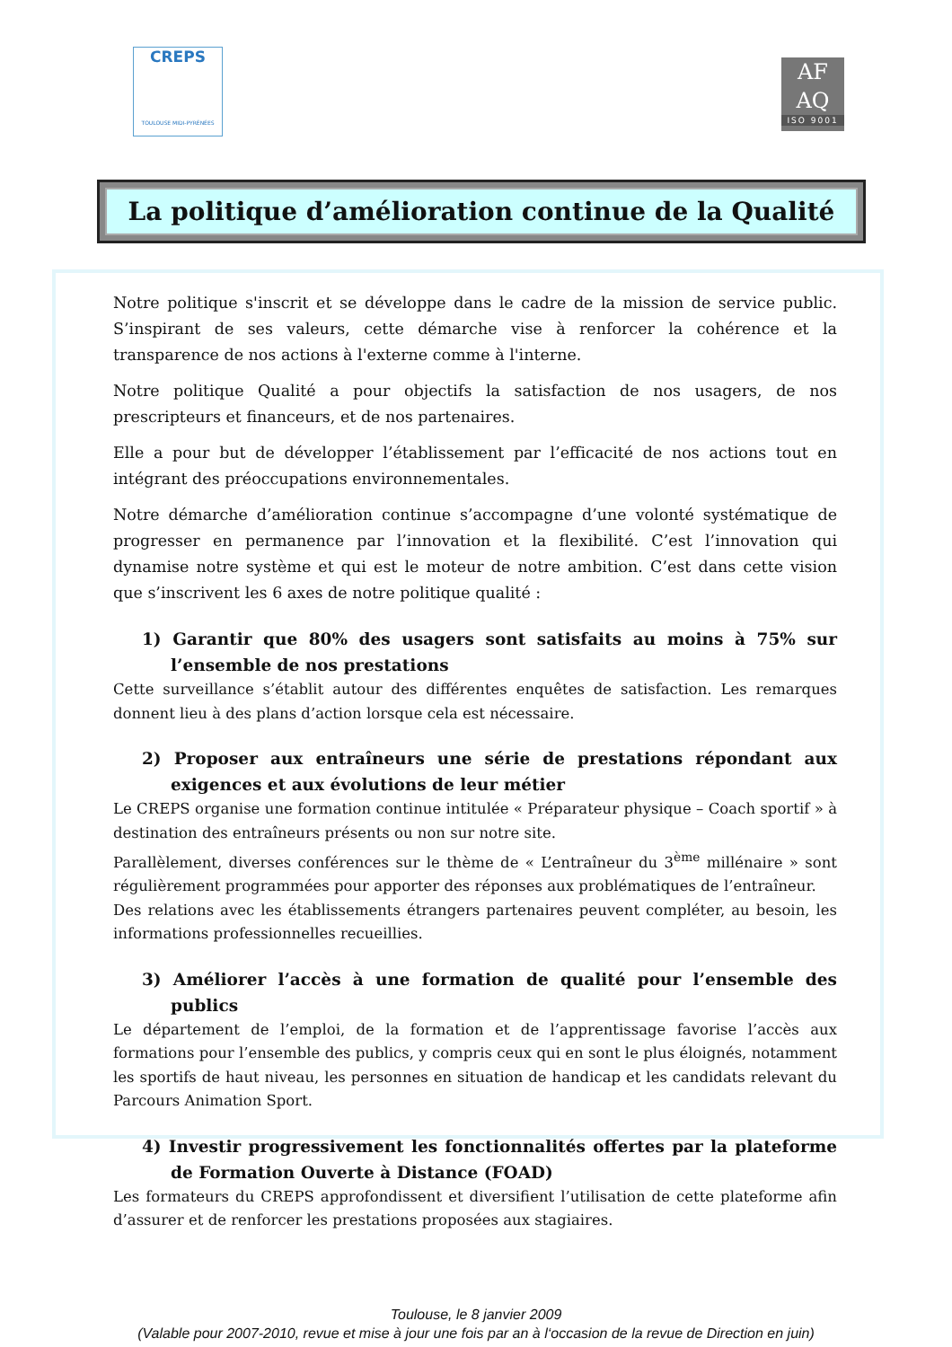CREPS
TOULOUSE MIDI-PYRÉNÉES
AF
AQ
ISO 9001
La politique d’amélioration continue de la Qualité
Notre politique s'inscrit et se développe dans le cadre de la mission de service public. S’inspirant de ses valeurs, cette démarche vise à renforcer la cohérence et la transparence de nos actions à l'externe comme à l'interne.
Notre politique Qualité a pour objectifs la satisfaction de nos usagers, de nos prescripteurs et financeurs, et de nos partenaires.
Elle a pour but de développer l’établissement par l’efficacité de nos actions tout en intégrant des préoccupations environnementales.
Notre démarche d’amélioration continue s’accompagne d’une volonté systématique de progresser en permanence par l’innovation et la flexibilité. C’est l’innovation qui dynamise notre système et qui est le moteur de notre ambition. C’est dans cette vision que s’inscrivent les 6 axes de notre politique qualité :
1) Garantir que 80% des usagers sont satisfaits au moins à 75% sur l’ensemble de nos prestations
Cette surveillance s’établit autour des différentes enquêtes de satisfaction. Les remarques donnent lieu à des plans d’action lorsque cela est nécessaire.
2) Proposer aux entraîneurs une série de prestations répondant aux exigences et aux évolutions de leur métier
Le CREPS organise une formation continue intitulée « Préparateur physique – Coach sportif » à destination des entraîneurs présents ou non sur notre site.
Parallèlement, diverses conférences sur le thème de « L’entraîneur du 3<sup>ème</sup> millénaire » sont régulièrement programmées pour apporter des réponses aux problématiques de l’entraîneur.
Des relations avec les établissements étrangers partenaires peuvent compléter, au besoin, les informations professionnelles recueillies.
3) Améliorer l’accès à une formation de qualité pour l’ensemble des publics
Le département de l’emploi, de la formation et de l’apprentissage favorise l’accès aux formations pour l’ensemble des publics, y compris ceux qui en sont le plus éloignés, notamment les sportifs de haut niveau, les personnes en situation de handicap et les candidats relevant du Parcours Animation Sport.
4) Investir progressivement les fonctionnalités offertes par la plateforme de Formation Ouverte à Distance (FOAD)
Les formateurs du CREPS approfondissent et diversifient l’utilisation de cette plateforme afin d’assurer et de renforcer les prestations proposées aux stagiaires.
Toulouse, le 8 janvier 2009
(Valable pour 2007-2010, revue et mise à jour une fois par an à l‘occasion de la revue de Direction en juin)